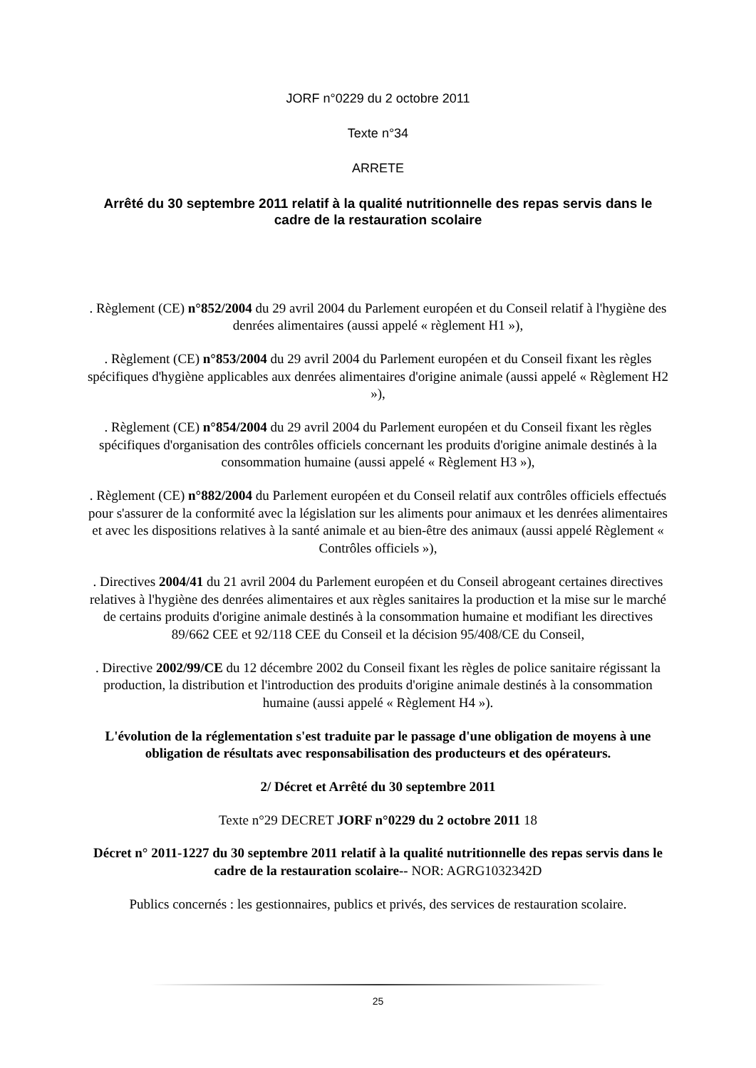JORF n°0229 du 2 octobre 2011
Texte n°34
ARRETE
Arrêté du 30 septembre 2011 relatif à la qualité nutritionnelle des repas servis dans le cadre de la restauration scolaire
. Règlement (CE) n°852/2004 du 29 avril 2004 du Parlement européen et du Conseil relatif à l'hygiène des denrées alimentaires (aussi appelé « règlement H1 »),
. Règlement (CE) n°853/2004 du 29 avril 2004 du Parlement européen et du Conseil fixant les règles spécifiques d'hygiène applicables aux denrées alimentaires d'origine animale (aussi appelé « Règlement H2 »),
. Règlement (CE) n°854/2004 du 29 avril 2004 du Parlement européen et du Conseil fixant les règles spécifiques d'organisation des contrôles officiels concernant les produits d'origine animale destinés à la consommation humaine (aussi appelé « Règlement H3 »),
. Règlement (CE) n°882/2004 du Parlement européen et du Conseil relatif aux contrôles officiels effectués pour s'assurer de la conformité avec la législation sur les aliments pour animaux et les denrées alimentaires et avec les dispositions relatives à la santé animale et au bien-être des animaux (aussi appelé Règlement « Contrôles officiels »),
. Directives 2004/41 du 21 avril 2004 du Parlement européen et du Conseil abrogeant certaines directives relatives à l'hygiène des denrées alimentaires et aux règles sanitaires la production et la mise sur le marché de certains produits d'origine animale destinés à la consommation humaine et modifiant les directives 89/662 CEE et 92/118 CEE du Conseil et la décision 95/408/CE du Conseil,
. Directive 2002/99/CE du 12 décembre 2002 du Conseil fixant les règles de police sanitaire régissant la production, la distribution et l'introduction des produits d'origine animale destinés à la consommation humaine (aussi appelé « Règlement H4 »).
L'évolution de la réglementation s'est traduite par le passage d'une obligation de moyens à une obligation de résultats avec responsabilisation des producteurs et des opérateurs.
2/ Décret et Arrêté du 30 septembre 2011
Texte n°29 DECRET JORF n°0229 du 2 octobre 2011 18
Décret n° 2011-1227 du 30 septembre 2011 relatif à la qualité nutritionnelle des repas servis dans le cadre de la restauration scolaire-- NOR: AGRG1032342D
Publics concernés : les gestionnaires, publics et privés, des services de restauration scolaire.
25